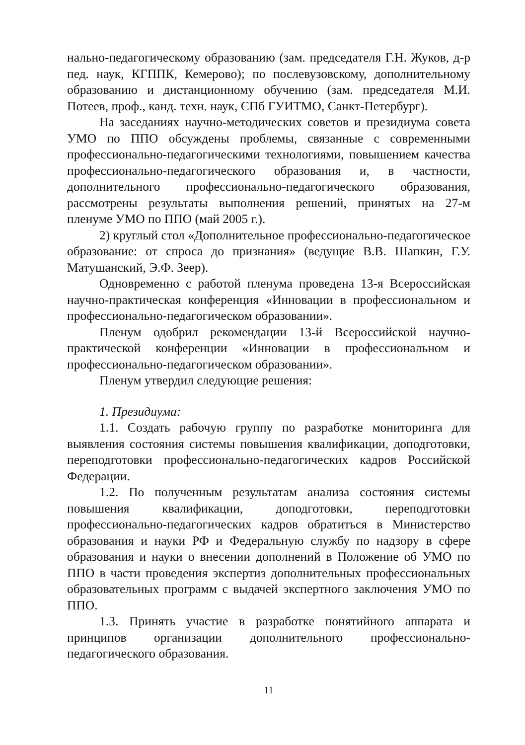нально-педагогическому образованию (зам. председателя Г.Н. Жуков, д-р пед. наук, КГППК, Кемерово); по послевузовскому, дополнительному образованию и дистанционному обучению (зам. председателя М.И. Потеев, проф., канд. техн. наук, СПб ГУИТМО, Санкт-Петербург).
На заседаниях научно-методических советов и президиума совета УМО по ППО обсуждены проблемы, связанные с современными профессионально-педагогическими технологиями, повышением качества профессионально-педагогического образования и, в частности, дополнительного профессионально-педагогического образования, рассмотрены результаты выполнения решений, принятых на 27-м пленуме УМО по ППО (май 2005 г.).
2) круглый стол «Дополнительное профессионально-педагогическое образование: от спроса до признания» (ведущие В.В. Шапкин, Г.У. Матушанский, Э.Ф. Зеер).
Одновременно с работой пленума проведена 13-я Всероссийская научно-практическая конференция «Инновации в профессиональном и профессионально-педагогическом образовании».
Пленум одобрил рекомендации 13-й Всероссийской научно-практической конференции «Инновации в профессиональном и профессионально-педагогическом образовании».
Пленум утвердил следующие решения:
1. Президиума:
1.1. Создать рабочую группу по разработке мониторинга для выявления состояния системы повышения квалификации, доподготовки, переподготовки профессионально-педагогических кадров Российской Федерации.
1.2. По полученным результатам анализа состояния системы повышения квалификации, доподготовки, переподготовки профессионально-педагогических кадров обратиться в Министерство образования и науки РФ и Федеральную службу по надзору в сфере образования и науки о внесении дополнений в Положение об УМО по ППО в части проведения экспертиз дополнительных профессиональных образовательных программ с выдачей экспертного заключения УМО по ППО.
1.3. Принять участие в разработке понятийного аппарата и принципов организации дополнительного профессионально-педагогического образования.
11